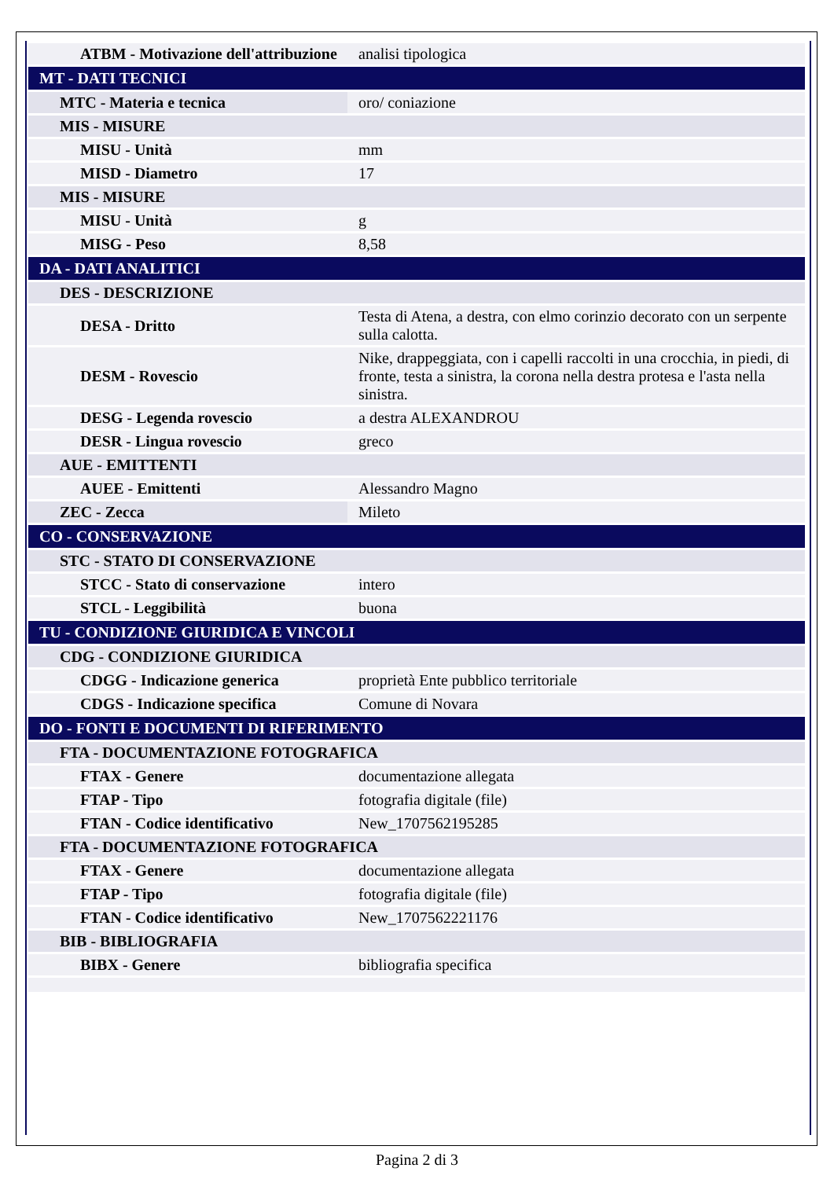| ATBM - Motivazione dell'attribuzione | analisi tipologica |
| MT - DATI TECNICI | |
| MTC - Materia e tecnica | oro/ coniazione |
| MIS - MISURE | |
| MISU - Unità | mm |
| MISD - Diametro | 17 |
| MIS - MISURE | |
| MISU - Unità | g |
| MISG - Peso | 8,58 |
| DA - DATI ANALITICI | |
| DES - DESCRIZIONE | |
| DESA - Dritto | Testa di Atena, a destra, con elmo corinzio decorato con un serpente sulla calotta. |
| DESM - Rovescio | Nike, drappeggiata, con i capelli raccolti in una crocchia, in piedi, di fronte, testa a sinistra, la corona nella destra protesa e l'asta nella sinistra. |
| DESG - Legenda rovescio | a destra ALEXANDROU |
| DESR - Lingua rovescio | greco |
| AUE - EMITTENTI | |
| AUEE - Emittenti | Alessandro Magno |
| ZEC - Zecca | Mileto |
| CO - CONSERVAZIONE | |
| STC - STATO DI CONSERVAZIONE | |
| STCC - Stato di conservazione | intero |
| STCL - Leggibilità | buona |
| TU - CONDIZIONE GIURIDICA E VINCOLI | |
| CDG - CONDIZIONE GIURIDICA | |
| CDGG - Indicazione generica | proprietà Ente pubblico territoriale |
| CDGS - Indicazione specifica | Comune di Novara |
| DO - FONTI E DOCUMENTI DI RIFERIMENTO | |
| FTA - DOCUMENTAZIONE FOTOGRAFICA | |
| FTAX - Genere | documentazione allegata |
| FTAP - Tipo | fotografia digitale (file) |
| FTAN - Codice identificativo | New_1707562195285 |
| FTA - DOCUMENTAZIONE FOTOGRAFICA | |
| FTAX - Genere | documentazione allegata |
| FTAP - Tipo | fotografia digitale (file) |
| FTAN - Codice identificativo | New_1707562221176 |
| BIB - BIBLIOGRAFIA | |
| BIBX - Genere | bibliografia specifica |
Pagina 2 di 3